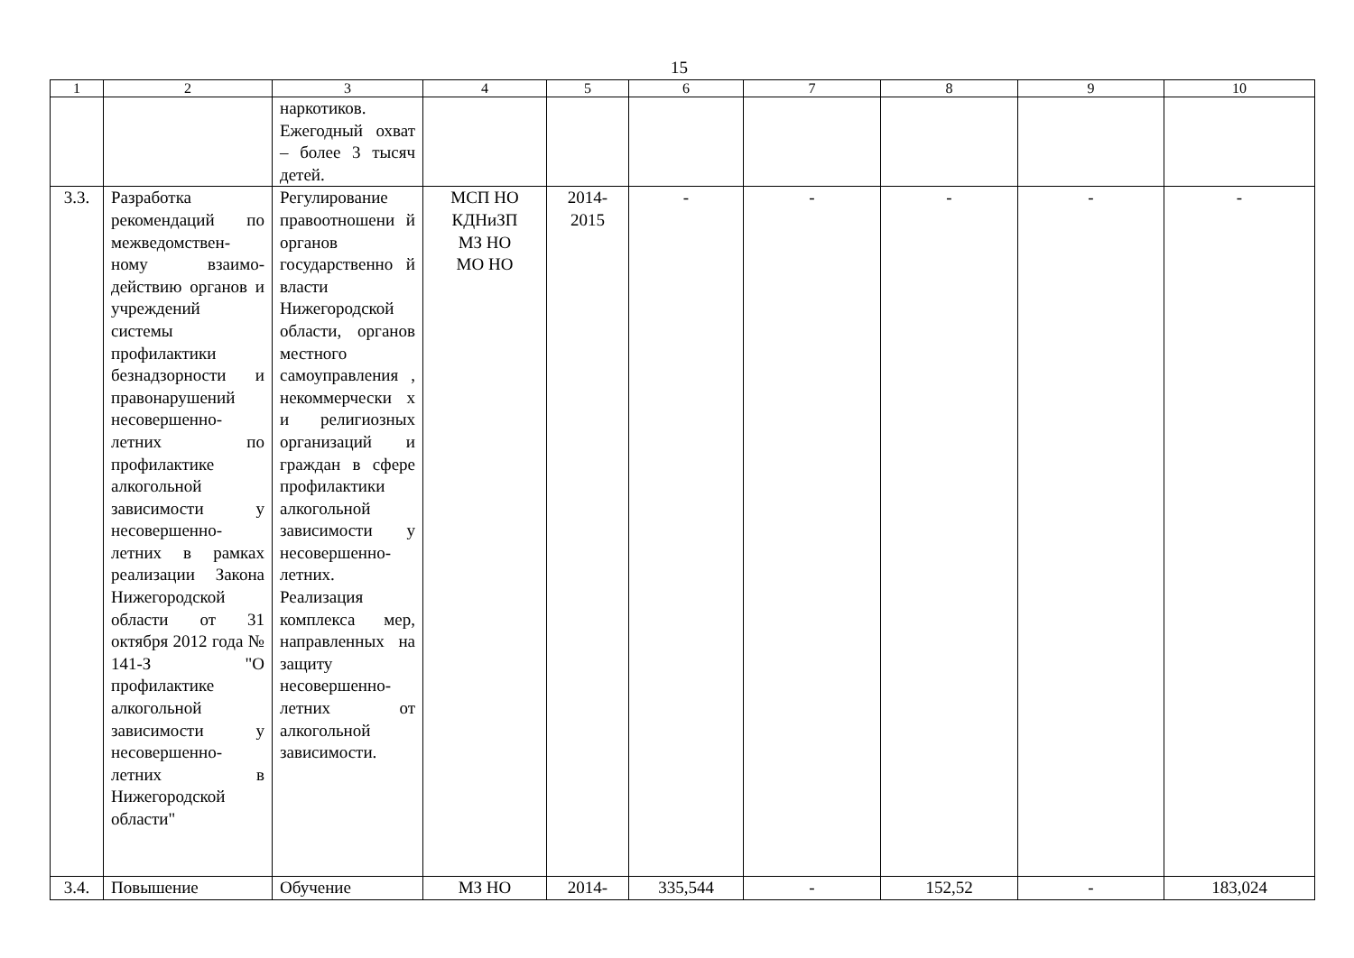15
| 1 | 2 | 3 | 4 | 5 | 6 | 7 | 8 | 9 | 10 |
| --- | --- | --- | --- | --- | --- | --- | --- | --- | --- |
| | | наркотиков. Ежегодный охват – более 3 тысяч детей. | | | | | | | |
| 3.3. | Разработка рекомендаций по межведомствен-ному взаимо-действию органов и учреждений системы профилактики безнадзорности и правонарушений несовершенно-летних по профилактике алкогольной зависимости у несовершенно-летних в рамках реализации Закона Нижегородской области от 31 октября 2012 года № 141-З "О профилактике алкогольной зависимости у несовершенно-летних в Нижегородской области" | Регулирование правоотношени й органов государственно й власти Нижегородской области, органов местного самоуправления , некоммерчески х и религиозных организаций и граждан в сфере профилактики алкогольной зависимости у несовершенно-летних. Реализация комплекса мер, направленных на защиту несовершенно-летних от алкогольной зависимости. | МСП НО КДНиЗП МЗ НО МО НО | 2014- 2015 | - | - | - | - | - |
| 3.4. | Повышение | Обучение | МЗ НО | 2014- | 335,544 | - | 152,52 | - | 183,024 |